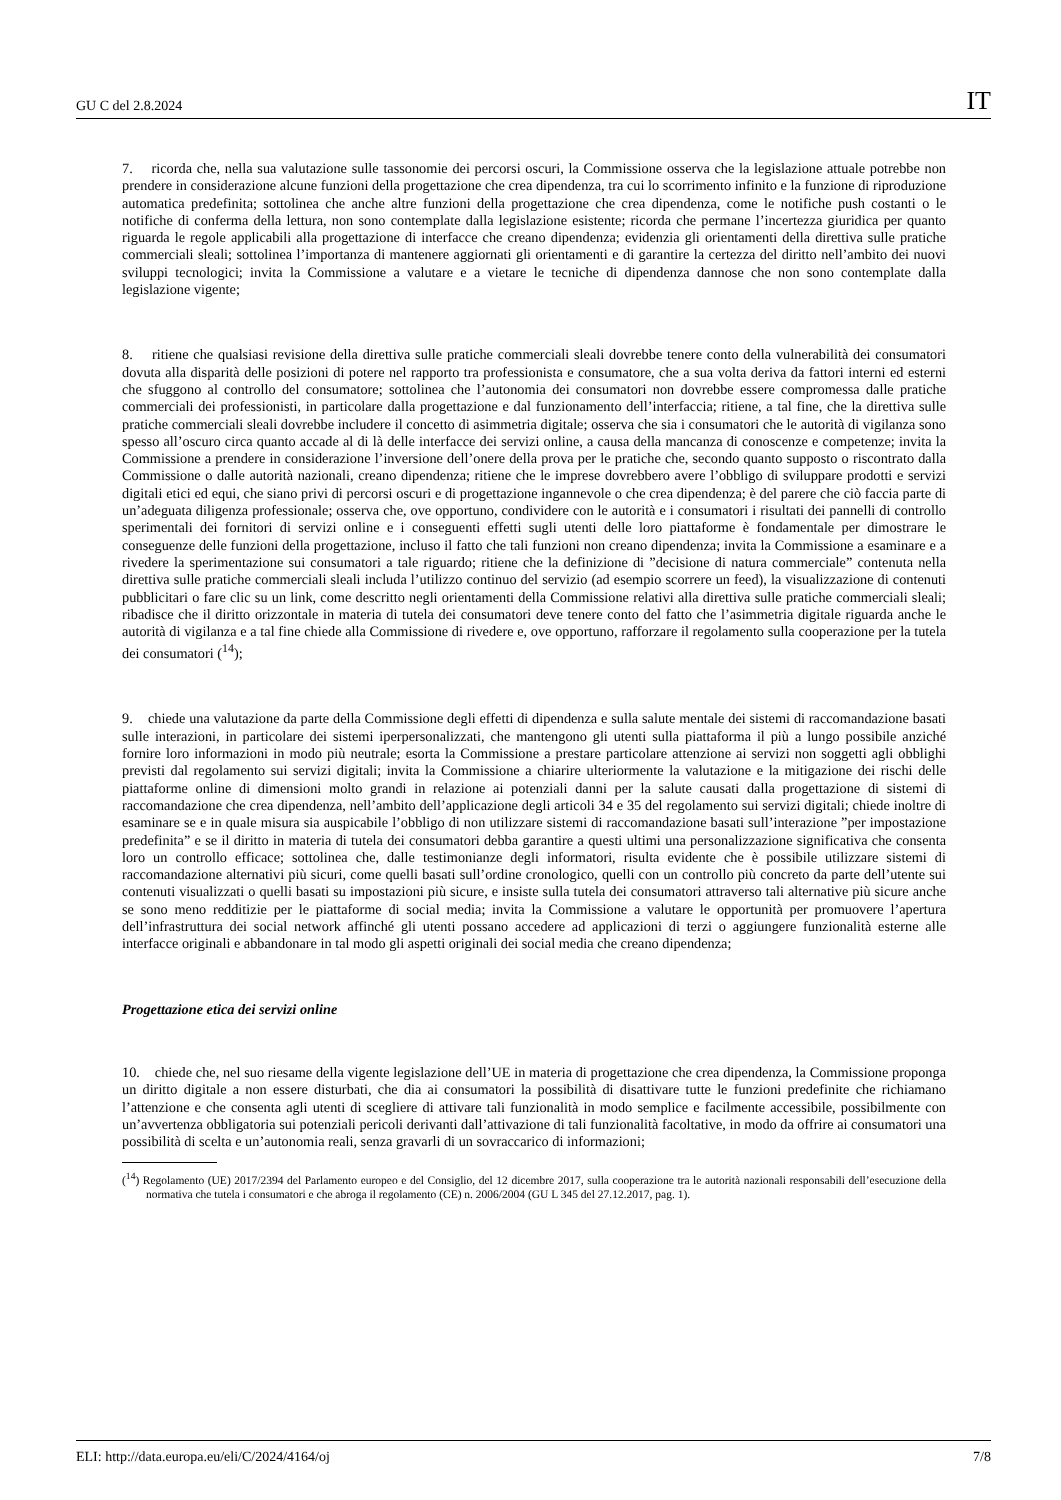GU C del 2.8.2024 IT
7. ricorda che, nella sua valutazione sulle tassonomie dei percorsi oscuri, la Commissione osserva che la legislazione attuale potrebbe non prendere in considerazione alcune funzioni della progettazione che crea dipendenza, tra cui lo scorrimento infinito e la funzione di riproduzione automatica predefinita; sottolinea che anche altre funzioni della progettazione che crea dipendenza, come le notifiche push costanti o le notifiche di conferma della lettura, non sono contemplate dalla legislazione esistente; ricorda che permane l’incertezza giuridica per quanto riguarda le regole applicabili alla progettazione di interfacce che creano dipendenza; evidenzia gli orientamenti della direttiva sulle pratiche commerciali sleali; sottolinea l’importanza di mantenere aggiornati gli orientamenti e di garantire la certezza del diritto nell’ambito dei nuovi sviluppi tecnologici; invita la Commissione a valutare e a vietare le tecniche di dipendenza dannose che non sono contemplate dalla legislazione vigente;
8. ritiene che qualsiasi revisione della direttiva sulle pratiche commerciali sleali dovrebbe tenere conto della vulnerabilità dei consumatori dovuta alla disparità delle posizioni di potere nel rapporto tra professionista e consumatore, che a sua volta deriva da fattori interni ed esterni che sfuggono al controllo del consumatore; sottolinea che l’autonomia dei consumatori non dovrebbe essere compromessa dalle pratiche commerciali dei professionisti, in particolare dalla progettazione e dal funzionamento dell’interfaccia; ritiene, a tal fine, che la direttiva sulle pratiche commerciali sleali dovrebbe includere il concetto di asimmetria digitale; osserva che sia i consumatori che le autorità di vigilanza sono spesso all’oscuro circa quanto accade al di là delle interfacce dei servizi online, a causa della mancanza di conoscenze e competenze; invita la Commissione a prendere in considerazione l’inversione dell’onere della prova per le pratiche che, secondo quanto supposto o riscontrato dalla Commissione o dalle autorità nazionali, creano dipendenza; ritiene che le imprese dovrebbero avere l’obbligo di sviluppare prodotti e servizi digitali etici ed equi, che siano privi di percorsi oscuri e di progettazione ingannevole o che crea dipendenza; è del parere che ciò faccia parte di un’adeguata diligenza professionale; osserva che, ove opportuno, condividere con le autorità e i consumatori i risultati dei pannelli di controllo sperimentali dei fornitori di servizi online e i conseguenti effetti sugli utenti delle loro piattaforme è fondamentale per dimostrare le conseguenze delle funzioni della progettazione, incluso il fatto che tali funzioni non creano dipendenza; invita la Commissione a esaminare e a rivedere la sperimentazione sui consumatori a tale riguardo; ritiene che la definizione di ”decisione di natura commerciale” contenuta nella direttiva sulle pratiche commerciali sleali includa l’utilizzo continuo del servizio (ad esempio scorrere un feed), la visualizzazione di contenuti pubblicitari o fare clic su un link, come descritto negli orientamenti della Commissione relativi alla direttiva sulle pratiche commerciali sleali; ribadisce che il diritto orizzontale in materia di tutela dei consumatori deve tenere conto del fatto che l’asimmetria digitale riguarda anche le autorità di vigilanza e a tal fine chiede alla Commissione di rivedere e, ove opportuno, rafforzare il regolamento sulla cooperazione per la tutela dei consumatori (<sup>14</sup>);
9. chiede una valutazione da parte della Commissione degli effetti di dipendenza e sulla salute mentale dei sistemi di raccomandazione basati sulle interazioni, in particolare dei sistemi iperpersonalizzati, che mantengono gli utenti sulla piattaforma il più a lungo possibile anziché fornire loro informazioni in modo più neutrale; esorta la Commissione a prestare particolare attenzione ai servizi non soggetti agli obblighi previsti dal regolamento sui servizi digitali; invita la Commissione a chiarire ulteriormente la valutazione e la mitigazione dei rischi delle piattaforme online di dimensioni molto grandi in relazione ai potenziali danni per la salute causati dalla progettazione di sistemi di raccomandazione che crea dipendenza, nell’ambito dell’applicazione degli articoli 34 e 35 del regolamento sui servizi digitali; chiede inoltre di esaminare se e in quale misura sia auspicabile l’obbligo di non utilizzare sistemi di raccomandazione basati sull’interazione ”per impostazione predefinita” e se il diritto in materia di tutela dei consumatori debba garantire a questi ultimi una personalizzazione significativa che consenta loro un controllo efficace; sottolinea che, dalle testimonianze degli informatori, risulta evidente che è possibile utilizzare sistemi di raccomandazione alternativi più sicuri, come quelli basati sull’ordine cronologico, quelli con un controllo più concreto da parte dell’utente sui contenuti visualizzati o quelli basati su impostazioni più sicure, e insiste sulla tutela dei consumatori attraverso tali alternative più sicure anche se sono meno redditizie per le piattaforme di social media; invita la Commissione a valutare le opportunità per promuovere l’apertura dell’infrastruttura dei social network affinché gli utenti possano accedere ad applicazioni di terzi o aggiungere funzionalità esterne alle interfacce originali e abbandonare in tal modo gli aspetti originali dei social media che creano dipendenza;
Progettazione etica dei servizi online
10. chiede che, nel suo riesame della vigente legislazione dell’UE in materia di progettazione che crea dipendenza, la Commissione proponga un diritto digitale a non essere disturbati, che dia ai consumatori la possibilità di disattivare tutte le funzioni predefinite che richiamano l’attenzione e che consenta agli utenti di scegliere di attivare tali funzionalità in modo semplice e facilmente accessibile, possibilmente con un’avvertenza obbligatoria sui potenziali pericoli derivanti dall’attivazione di tali funzionalità facoltative, in modo da offrire ai consumatori una possibilità di scelta e un’autonomia reali, senza gravarli di un sovraccarico di informazioni;
(<sup>14</sup>) Regolamento (UE) 2017/2394 del Parlamento europeo e del Consiglio, del 12 dicembre 2017, sulla cooperazione tra le autorità nazionali responsabili dell’esecuzione della normativa che tutela i consumatori e che abroga il regolamento (CE) n. 2006/2004 (GU L 345 del 27.12.2017, pag. 1).
ELI: http://data.europa.eu/eli/C/2024/4164/oj 7/8